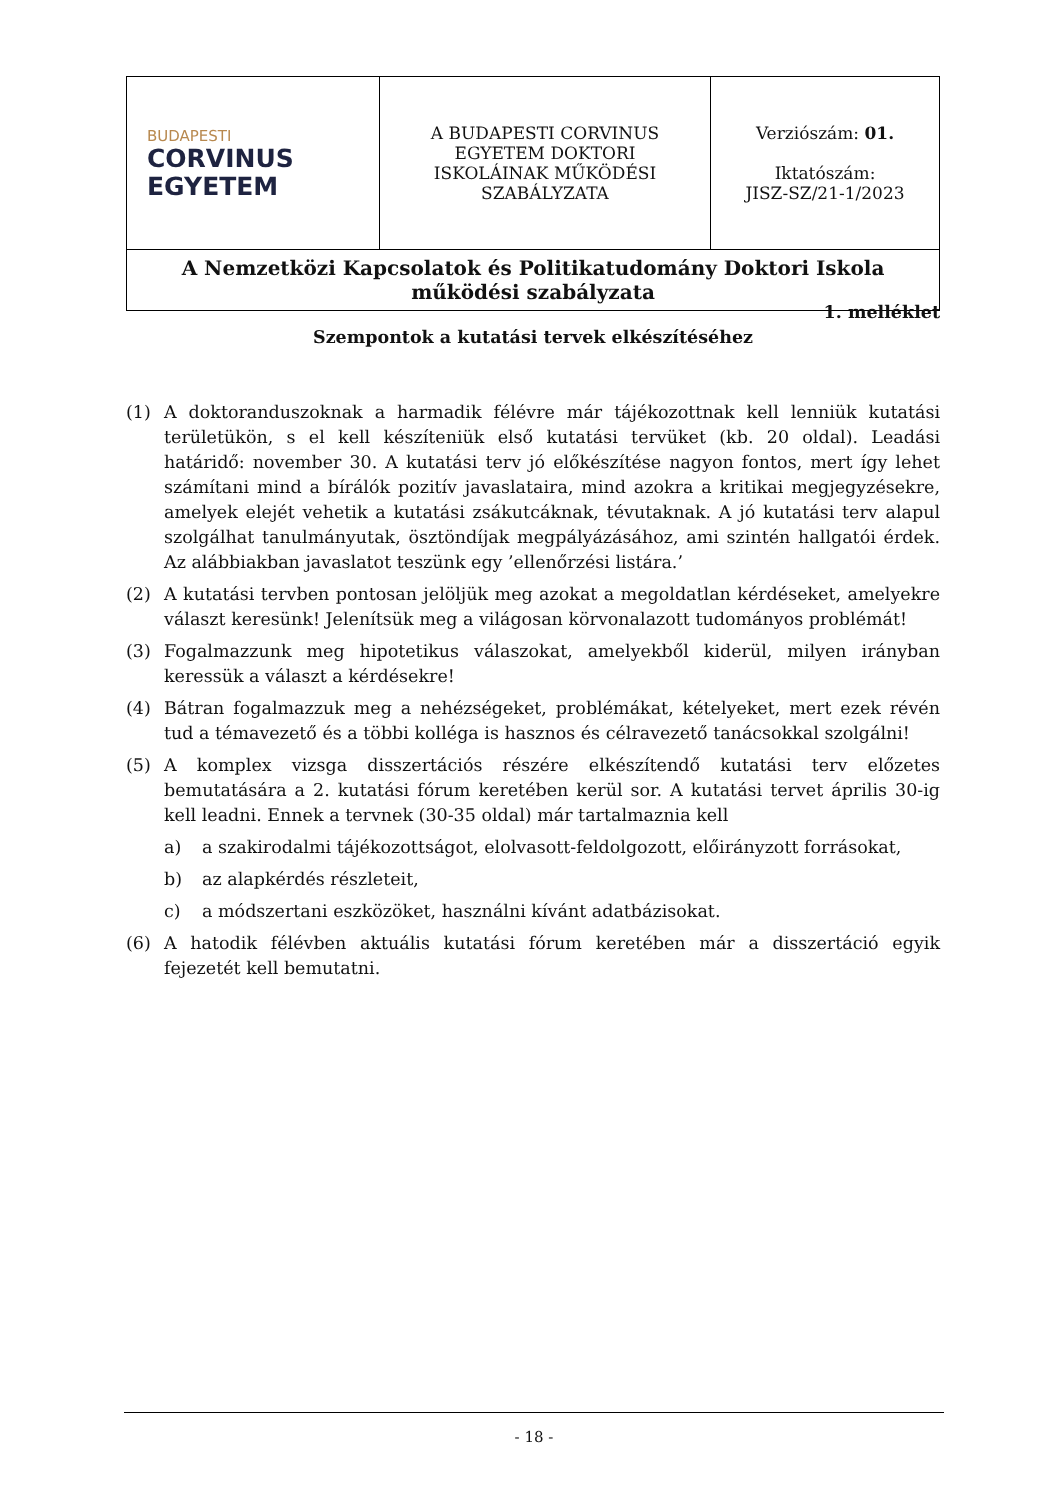| BUDAPESTI CORVINUS EGYETEM | A BUDAPESTI CORVINUS EGYETEM DOKTORI ISKOLÁINAK MŰKÖDÉSI SZABÁLYZATA | Verziószám: 01. Iktatószám: JISZ-SZ/21-1/2023 |
| A Nemzetközi Kapcsolatok és Politikatudomány Doktori Iskola működési szabályzata | | |
1. melléklet
Szempontok a kutatási tervek elkészítéséhez
(1) A doktoranduszoknak a harmadik félévre már tájékozottnak kell lenniük kutatási területükön, s el kell készíteniük első kutatási tervüket (kb. 20 oldal). Leadási határidő: november 30. A kutatási terv jó előkészítése nagyon fontos, mert így lehet számítani mind a bírálók pozitív javaslataira, mind azokra a kritikai megjegyzésekre, amelyek elejét vehetik a kutatási zsákutcáknak, tévutaknak. A jó kutatási terv alapul szolgálhat tanulmányutak, ösztöndíjak megpályázásához, ami szintén hallgatói érdek. Az alábbiakban javaslatot teszünk egy ’ellenőrzési listára.’
(2) A kutatási tervben pontosan jelöljük meg azokat a megoldatlan kérdéseket, amelyekre választ keresünk! Jelenítsük meg a világosan körvonalazott tudományos problémát!
(3) Fogalmazzunk meg hipotetikus válaszokat, amelyekből kiderül, milyen irányban keressük a választ a kérdésekre!
(4) Bátran fogalmazzuk meg a nehézségeket, problémákat, kételyeket, mert ezek révén tud a témavezető és a többi kolléga is hasznos és célravezető tanácsokkal szolgálni!
(5) A komplex vizsga disszertációs részére elkészítendő kutatási terv előzetes bemutatására a 2. kutatási fórum keretében kerül sor. A kutatási tervet április 30-ig kell leadni. Ennek a tervnek (30-35 oldal) már tartalmaznia kell
a) a szakirodalmi tájékozottságot, elolvasott-feldolgozott, előirányzott forrásokat,
b) az alapkérdés részleteit,
c) a módszertani eszközöket, használni kívánt adatbázisokat.
(6) A hatodik félévben aktuális kutatási fórum keretében már a disszertáció egyik fejezetét kell bemutatni.
- 18 -